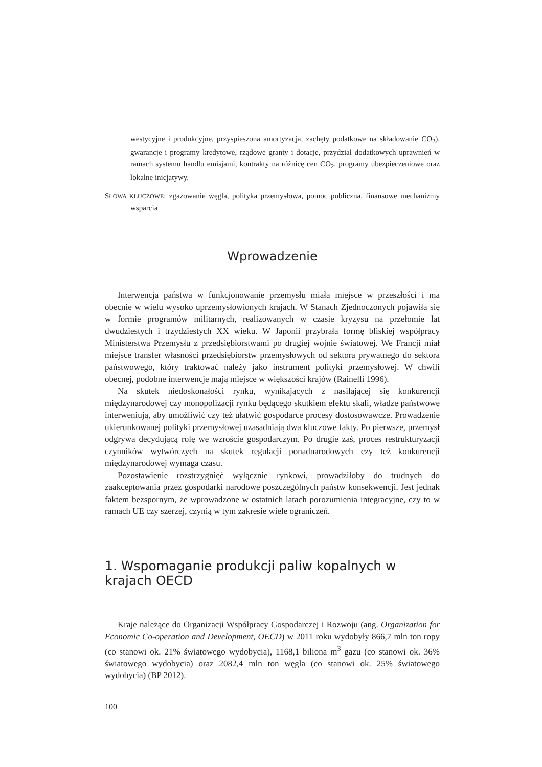westycyjne i produkcyjne, przyspieszona amortyzacja, zachęty podatkowe na składowanie CO<sub>2</sub>), gwarancje i programy kredytowe, rządowe granty i dotacje, przydział dodatkowych uprawnień w ramach systemu handlu emisjami, kontrakty na różnicę cen CO<sub>2</sub>, programy ubezpieczeniowe oraz lokalne inicjatywy.
SŁOWA KLUCZOWE: zgazowanie węgla, polityka przemysłowa, pomoc publiczna, finansowe mechanizmy wsparcia
Wprowadzenie
Interwencja państwa w funkcjonowanie przemysłu miała miejsce w przeszłości i ma obecnie w wielu wysoko uprzemysłowionych krajach. W Stanach Zjednoczonych pojawiła się w formie programów militarnych, realizowanych w czasie kryzysu na przełomie lat dwudziestych i trzydziestych XX wieku. W Japonii przybrała formę bliskiej współpracy Ministerstwa Przemysłu z przedsiębiorstwami po drugiej wojnie światowej. We Francji miał miejsce transfer własności przedsiębiorstw przemysłowych od sektora prywatnego do sektora państwowego, który traktować należy jako instrument polityki przemysłowej. W chwili obecnej, podobne interwencje mają miejsce w większości krajów (Rainelli 1996).
Na skutek niedoskonałości rynku, wynikających z nasilającej się konkurencji międzynarodowej czy monopolizacji rynku będącego skutkiem efektu skali, władze państwowe interweniują, aby umożliwić czy też ułatwić gospodarce procesy dostosowawcze. Prowadzenie ukierunkowanej polityki przemysłowej uzasadniają dwa kluczowe fakty. Po pierwsze, przemysł odgrywa decydującą rolę we wzroście gospodarczym. Po drugie zaś, proces restrukturyzacji czynników wytwórczych na skutek regulacji ponadnarodowych czy też konkurencji międzynarodowej wymaga czasu.
Pozostawienie rozstrzygnięć wyłącznie rynkowi, prowadziłoby do trudnych do zaakceptowania przez gospodarki narodowe poszczególnych państw konsekwencji. Jest jednak faktem bezspornym, że wprowadzone w ostatnich latach porozumienia integracyjne, czy to w ramach UE czy szerzej, czynią w tym zakresie wiele ograniczeń.
1. Wspomaganie produkcji paliw kopalnych w krajach OECD
Kraje należące do Organizacji Współpracy Gospodarczej i Rozwoju (ang. Organization for Economic Co-operation and Development, OECD) w 2011 roku wydobyły 866,7 mln ton ropy (co stanowi ok. 21% światowego wydobycia), 1168,1 biliona m<sup>3</sup> gazu (co stanowi ok. 36% światowego wydobycia) oraz 2082,4 mln ton węgla (co stanowi ok. 25% światowego wydobycia) (BP 2012).
100